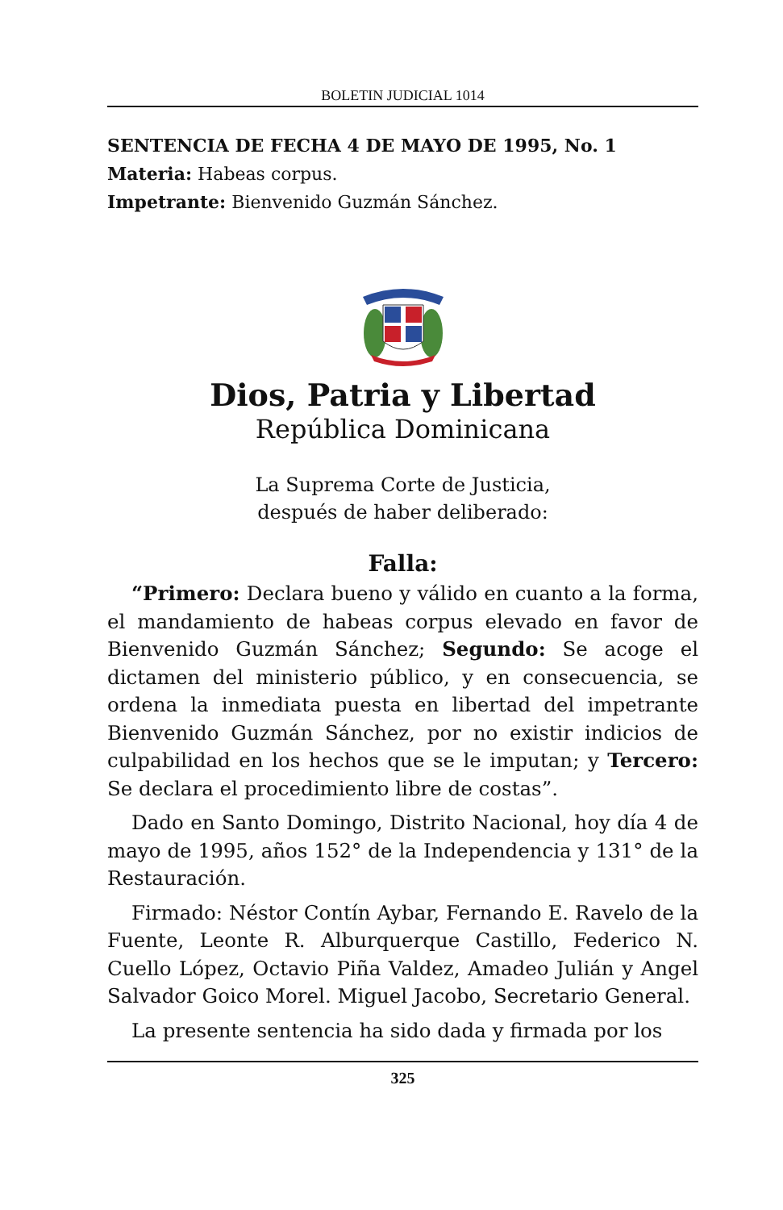BOLETIN JUDICIAL 1014
SENTENCIA DE FECHA 4 DE MAYO DE 1995, No. 1
Materia: Habeas corpus.
Impetrante: Bienvenido Guzmán Sánchez.
Dios, Patria y Libertad
República Dominicana
La Suprema Corte de Justicia,
después de haber deliberado:
Falla:
“Primero: Declara bueno y válido en cuanto a la forma, el mandamiento de habeas corpus elevado en favor de Bienvenido Guzmán Sánchez; Segundo: Se acoge el dictamen del ministerio público, y en consecuencia, se ordena la inmediata puesta en libertad del impetrante Bienvenido Guzmán Sánchez, por no existir indicios de culpabilidad en los hechos que se le imputan; y Tercero: Se declara el procedimiento libre de costas”.
Dado en Santo Domingo, Distrito Nacional, hoy día 4 de mayo de 1995, años 152° de la Independencia y 131° de la Restauración.
Firmado: Néstor Contín Aybar, Fernando E. Ravelo de la Fuente, Leonte R. Alburquerque Castillo, Federico N. Cuello López, Octavio Piña Valdez, Amadeo Julián y Angel Salvador Goico Morel. Miguel Jacobo, Secretario General.
La presente sentencia ha sido dada y firmada por los
325